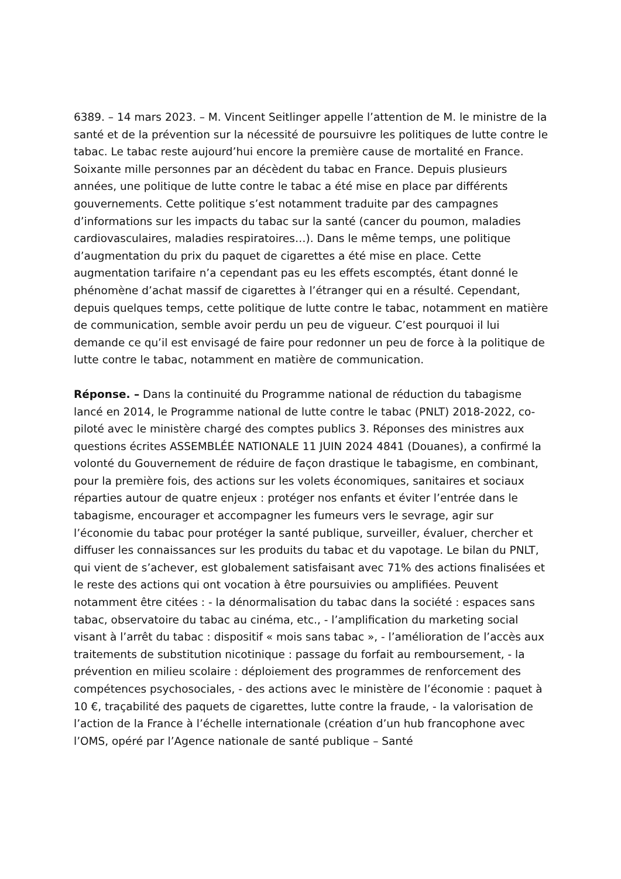6389. – 14 mars 2023. – M. Vincent Seitlinger appelle l’attention de M. le ministre de la santé et de la prévention sur la nécessité de poursuivre les politiques de lutte contre le tabac. Le tabac reste aujourd’hui encore la première cause de mortalité en France. Soixante mille personnes par an décèdent du tabac en France. Depuis plusieurs années, une politique de lutte contre le tabac a été mise en place par différents gouvernements. Cette politique s’est notamment traduite par des campagnes d’informations sur les impacts du tabac sur la santé (cancer du poumon, maladies cardiovasculaires, maladies respiratoires…). Dans le même temps, une politique d’augmentation du prix du paquet de cigarettes a été mise en place. Cette augmentation tarifaire n’a cependant pas eu les effets escomptés, étant donné le phénomène d’achat massif de cigarettes à l’étranger qui en a résulté. Cependant, depuis quelques temps, cette politique de lutte contre le tabac, notamment en matière de communication, semble avoir perdu un peu de vigueur. C’est pourquoi il lui demande ce qu’il est envisagé de faire pour redonner un peu de force à la politique de lutte contre le tabac, notamment en matière de communication.
Réponse. – Dans la continuité du Programme national de réduction du tabagisme lancé en 2014, le Programme national de lutte contre le tabac (PNLT) 2018-2022, co-piloté avec le ministère chargé des comptes publics 3. Réponses des ministres aux questions écrites ASSEMBLÉE NATIONALE 11 JUIN 2024 4841 (Douanes), a confirmé la volonté du Gouvernement de réduire de façon drastique le tabagisme, en combinant, pour la première fois, des actions sur les volets économiques, sanitaires et sociaux réparties autour de quatre enjeux : protéger nos enfants et éviter l’entrée dans le tabagisme, encourager et accompagner les fumeurs vers le sevrage, agir sur l’économie du tabac pour protéger la santé publique, surveiller, évaluer, chercher et diffuser les connaissances sur les produits du tabac et du vapotage. Le bilan du PNLT, qui vient de s’achever, est globalement satisfaisant avec 71% des actions finalisées et le reste des actions qui ont vocation à être poursuivies ou amplifiées. Peuvent notamment être citées : - la dénormalisation du tabac dans la société : espaces sans tabac, observatoire du tabac au cinéma, etc., - l’amplification du marketing social visant à l’arrêt du tabac : dispositif « mois sans tabac », - l’amélioration de l’accès aux traitements de substitution nicotinique : passage du forfait au remboursement, - la prévention en milieu scolaire : déploiement des programmes de renforcement des compétences psychosociales, - des actions avec le ministère de l’économie : paquet à 10 €, traçabilité des paquets de cigarettes, lutte contre la fraude, - la valorisation de l’action de la France à l’échelle internationale (création d’un hub francophone avec l’OMS, opéré par l’Agence nationale de santé publique – Santé